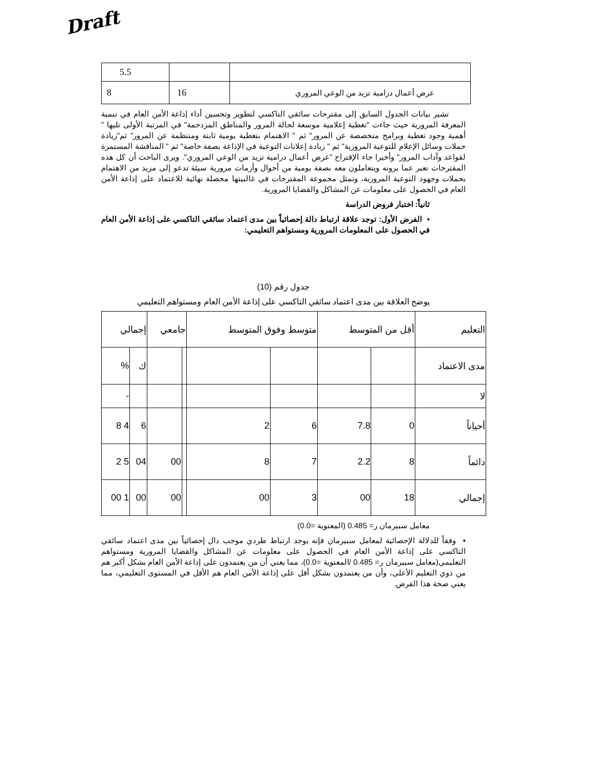Draft
| 5.5 | | |
| 8 | 16 | عرض أعمال درامية تزيد من الوعي المروري |
تشير بيانات الجدول السابق إلى مقترحات سائقي التاكسي لتطوير وتحسين أداء إذاعة الأمن العام في تنمية المعرفة المرورية حيث جاءت "تغطية إعلامية موسعة لحالة المرور والمناطق المزدحمة" في المرتبة الأولى تليها " أهمية وجود تغطية وبرامج متخصصة عن المرور" ثم " الاهتمام بتغطية يومية ثابتة ومنتظمة عن المرور" ثم"زيادة حملات وسائل الإعلام للتوعية المرورية" ثم " زيادة إعلانات التوعية في الإذاعة بصفة خاصة" ثم " المناقشة المستمرة لقواعد وآداب المرور" وأخيرا جاء الإقتراح "عرض أعمال درامية تزيد من الوعي المروري". ويرى الباحث أن كل هذه المقترحات تعبر عما يرونه ويتعاملون معه بصفة يومية من أحوال وأزمات مرورية سيئة تدعو إلى مزيد من الاهتمام بحملات وجهود التوعية المرورية، وتمثل مجموعة المقترحات في غالبيتها محصلة نهائية للاعتماد على إذاعة الأمن العام في الحصول على معلومات عن المشاكل والقضايا المرورية.
ثانياً: اختبار فروض الدراسة
▪ الفرض الأول: توجد علاقة ارتباط دالة إحصائياً بين مدى اعتماد سائقي التاكسي على إذاعة الأمن العام في الحصول على المعلومات المرورية ومستواهم التعليمي:
جدول رقم (10)
يوضح العلاقة بين مدى اعتماد سائقي التاكسي على إذاعة الأمن العام ومستواهم التعليمي
| التعليم | أقل من المتوسط | | متوسط وفوق المتوسط | | جامعي | | إجمالي | |
| مدى الاعتماد | | | | | | | ك | % |
| لا | | | | | | | | - |
| أحياناً | 0 | 7.8 | 6 | 2 | | | 6 | 4 8 |
| دائماً | 8 | 2.2 | 7 | 8 | | 00 | 04 | 5 2 |
| إجمالي | 18 | 00 | 3 | 00 | | 00 | 00 | 1 00 |
معامل سبيرمان ر= 0.485 (المعنوية =0.0)
▪ وفقاً للدلالة الإحصائية لمعامل سبيرمان فإنه يوجد ارتباط طردي موجب دال إحصائياً بين مدى اعتماد سائقي التاكسي على إذاعة الأمن العام في الحصول على معلومات عن المشاكل والقضايا المرورية ومستواهم التعليمي(معامل سبيرمان ر= 0.485 /المعنوية =0.0)، مما يعني أن من يعتمدون على إذاعة الأمن العام بشكل أكبر هم من ذوي التعليم الأعلى، وأن من يعتمدون بشكل أقل على إذاعة الأمن العام هم الأقل في المستوى التعليمي، مما يعني صحة هذا الفرض.